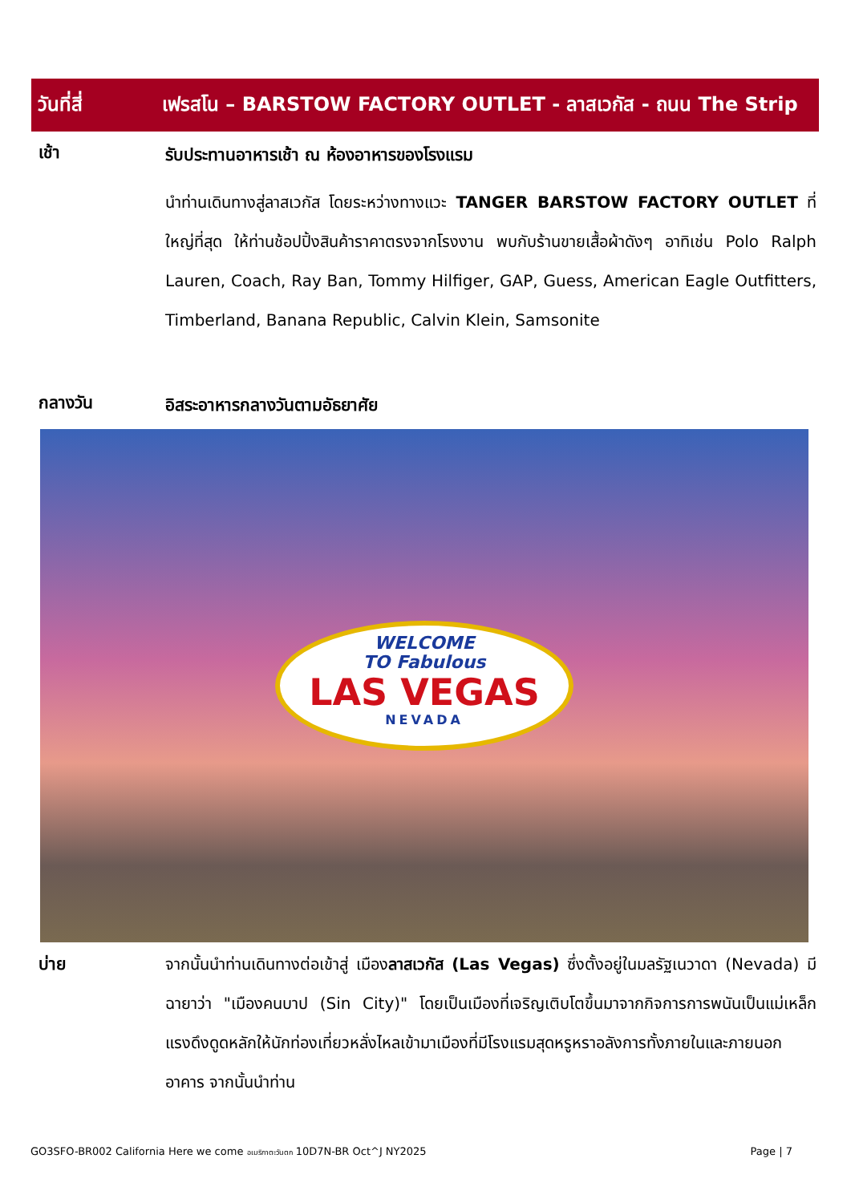วันที่สี่
เฟรสโน – BARSTOW FACTORY OUTLET - ลาสเวกัส - ถนน The Strip
เช้า
รับประทานอาหารเช้า ณ ห้องอาหารของโรงแรม
นำท่านเดินทางสู่ลาสเวกัส โดยระหว่างทางแวะ TANGER BARSTOW FACTORY OUTLET ที่ใหญ่ที่สุด ให้ท่านช้อปปิ้งสินค้าราคาตรงจากโรงงาน พบกับร้านขายเสื้อผ้าดังๆ อาทิเช่น Polo Ralph Lauren, Coach, Ray Ban, Tommy Hilfiger, GAP, Guess, American Eagle Outfitters, Timberland, Banana Republic, Calvin Klein, Samsonite
กลางวัน
อิสระอาหารกลางวันตามอัธยาศัย
WELCOME
TO Fabulous
LAS VEGAS
NEVADA
บ่าย จากนั้นนำท่านเดินทางต่อเข้าสู่ เมืองลาสเวกัส (Las Vegas) ซึ่งตั้งอยู่ในมลรัฐเนวาดา (Nevada) มีฉายาว่า "เมืองคนบาป (Sin City)" โดยเป็นเมืองที่เจริญเติบโตขึ้นมาจากกิจการการพนันเป็นแม่เหล็กแรงดึงดูดหลักให้นักท่องเที่ยวหลั่งไหลเข้ามาเมืองที่มีโรงแรมสุดหรูหราอลังการทั้งภายในและภายนอกอาคาร จากนั้นนำท่าน
GO3SFO-BR002 California Here we come อเมริกาตะวันตก 10D7N-BR Oct^J NY2025 Page | 7